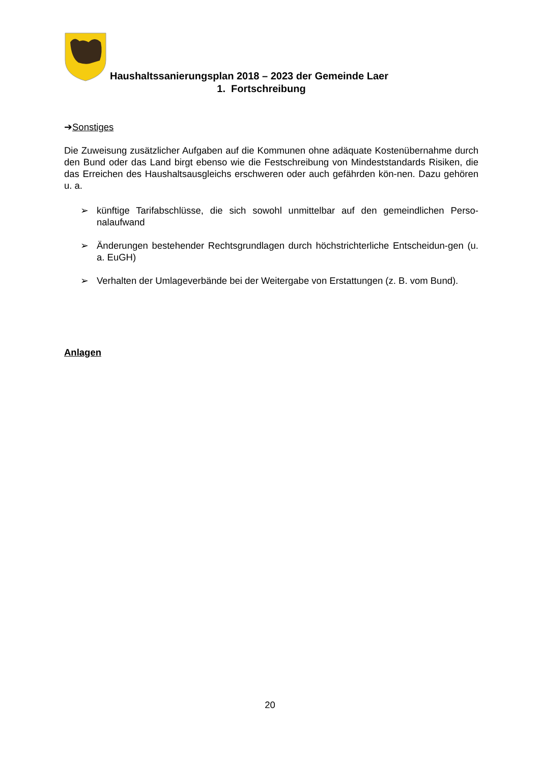Haushaltssanierungsplan 2018 – 2023 der Gemeinde Laer
1. Fortschreibung
➔Sonstiges
Die Zuweisung zusätzlicher Aufgaben auf die Kommunen ohne adäquate Kostenübernahme durch den Bund oder das Land birgt ebenso wie die Festschreibung von Mindeststandards Risiken, die das Erreichen des Haushaltsausgleichs erschweren oder auch gefährden kön-nen. Dazu gehören u. a.
➢ künftige Tarifabschlüsse, die sich sowohl unmittelbar auf den gemeindlichen Perso-nalaufwand
➢ Änderungen bestehender Rechtsgrundlagen durch höchstrichterliche Entscheidun-gen (u. a. EuGH)
➢ Verhalten der Umlageverbände bei der Weitergabe von Erstattungen (z. B. vom Bund).
Anlagen
20